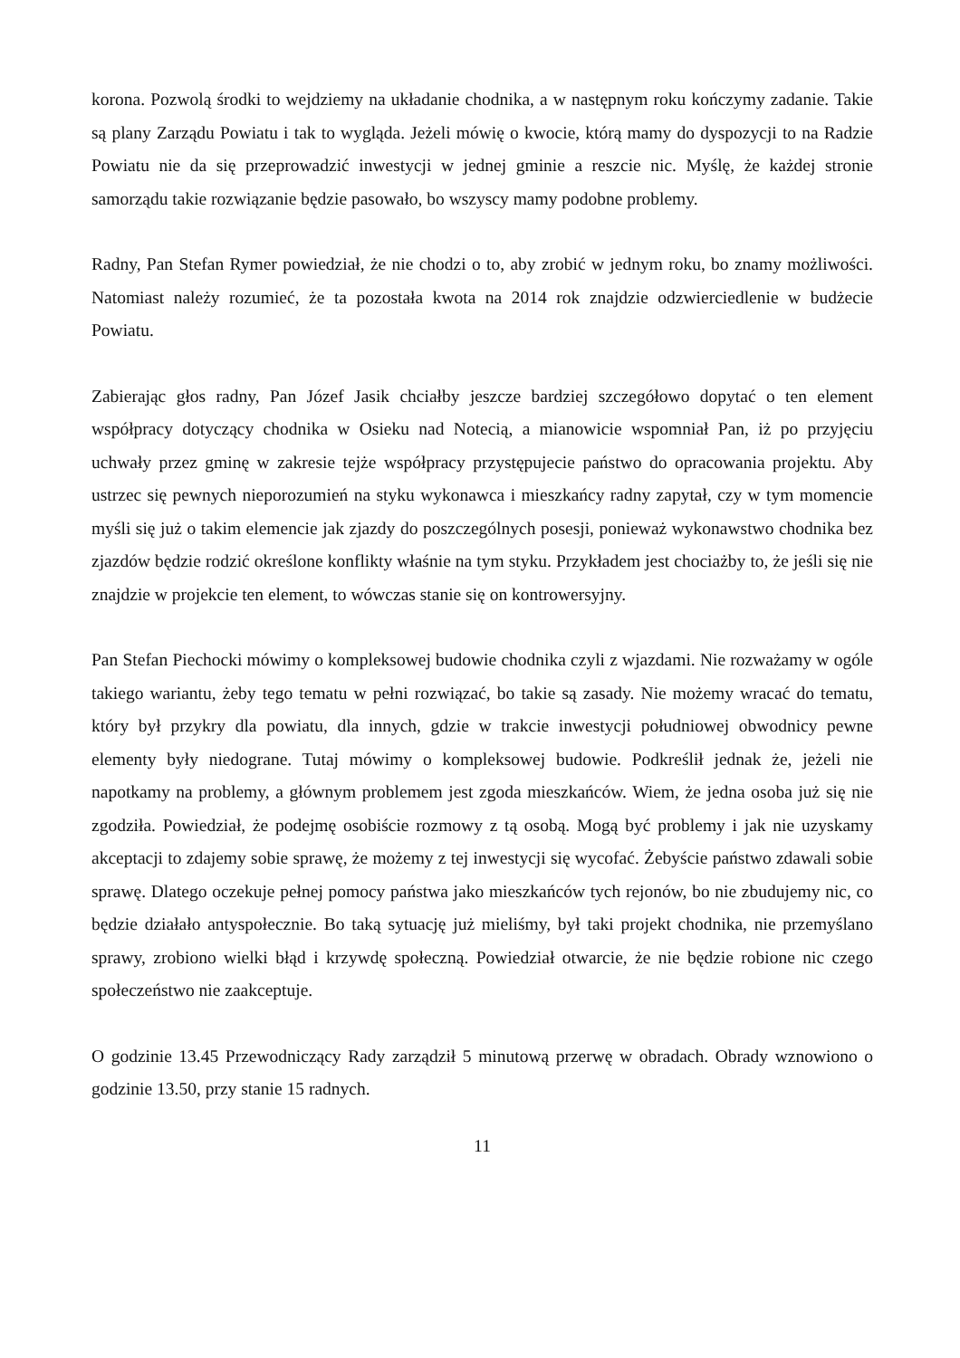korona. Pozwolą środki to wejdziemy na układanie chodnika, a w następnym roku kończymy zadanie. Takie są plany Zarządu Powiatu i tak to wygląda. Jeżeli mówię o kwocie, którą mamy do dyspozycji to na Radzie Powiatu nie da się przeprowadzić inwestycji w jednej gminie a reszcie nic. Myślę, że każdej stronie samorządu takie rozwiązanie będzie pasowało, bo wszyscy mamy podobne problemy.
Radny, Pan Stefan Rymer powiedział, że nie chodzi o to, aby zrobić w jednym roku, bo znamy możliwości. Natomiast należy rozumieć, że ta pozostała kwota na 2014 rok znajdzie odzwierciedlenie w budżecie Powiatu.
Zabierając głos radny, Pan Józef Jasik chciałby jeszcze bardziej szczegółowo dopytać o ten element współpracy dotyczący chodnika w Osieku nad Notecią, a mianowicie wspomniał Pan, iż po przyjęciu uchwały przez gminę w zakresie tejże współpracy przystępujecie państwo do opracowania projektu. Aby ustrzec się pewnych nieporozumień na styku wykonawca i mieszkańcy radny zapytał, czy w tym momencie myśli się już o takim elemencie jak zjazdy do poszczególnych posesji, ponieważ wykonawstwo chodnika bez zjazdów będzie rodzić określone konflikty właśnie na tym styku. Przykładem jest chociażby to, że jeśli się nie znajdzie w projekcie ten element, to wówczas stanie się on kontrowersyjny.
Pan Stefan Piechocki mówimy o kompleksowej budowie chodnika czyli z wjazdami. Nie rozważamy w ogóle takiego wariantu, żeby tego tematu w pełni rozwiązać, bo takie są zasady. Nie możemy wracać do tematu, który był przykry dla powiatu, dla innych, gdzie w trakcie inwestycji południowej obwodnicy pewne elementy były niedograne. Tutaj mówimy o kompleksowej budowie. Podkreślił jednak że, jeżeli nie napotkamy na problemy, a głównym problemem jest zgoda mieszkańców. Wiem, że jedna osoba już się nie zgodziła. Powiedział, że podejmę osobiście rozmowy z tą osobą. Mogą być problemy i jak nie uzyskamy akceptacji to zdajemy sobie sprawę, że możemy z tej inwestycji się wycofać. Żebyście państwo zdawali sobie sprawę. Dlatego oczekuje pełnej pomocy państwa jako mieszkańców tych rejonów, bo nie zbudujemy nic, co będzie działało antyspołecznie. Bo taką sytuację już mieliśmy, był taki projekt chodnika, nie przemyślano sprawy, zrobiono wielki błąd i krzywdę społeczną. Powiedział otwarcie, że nie będzie robione nic czego społeczeństwo nie zaakceptuje.
O godzinie 13.45 Przewodniczący Rady zarządził 5 minutową przerwę w obradach. Obrady wznowiono o godzinie 13.50, przy stanie 15 radnych.
11